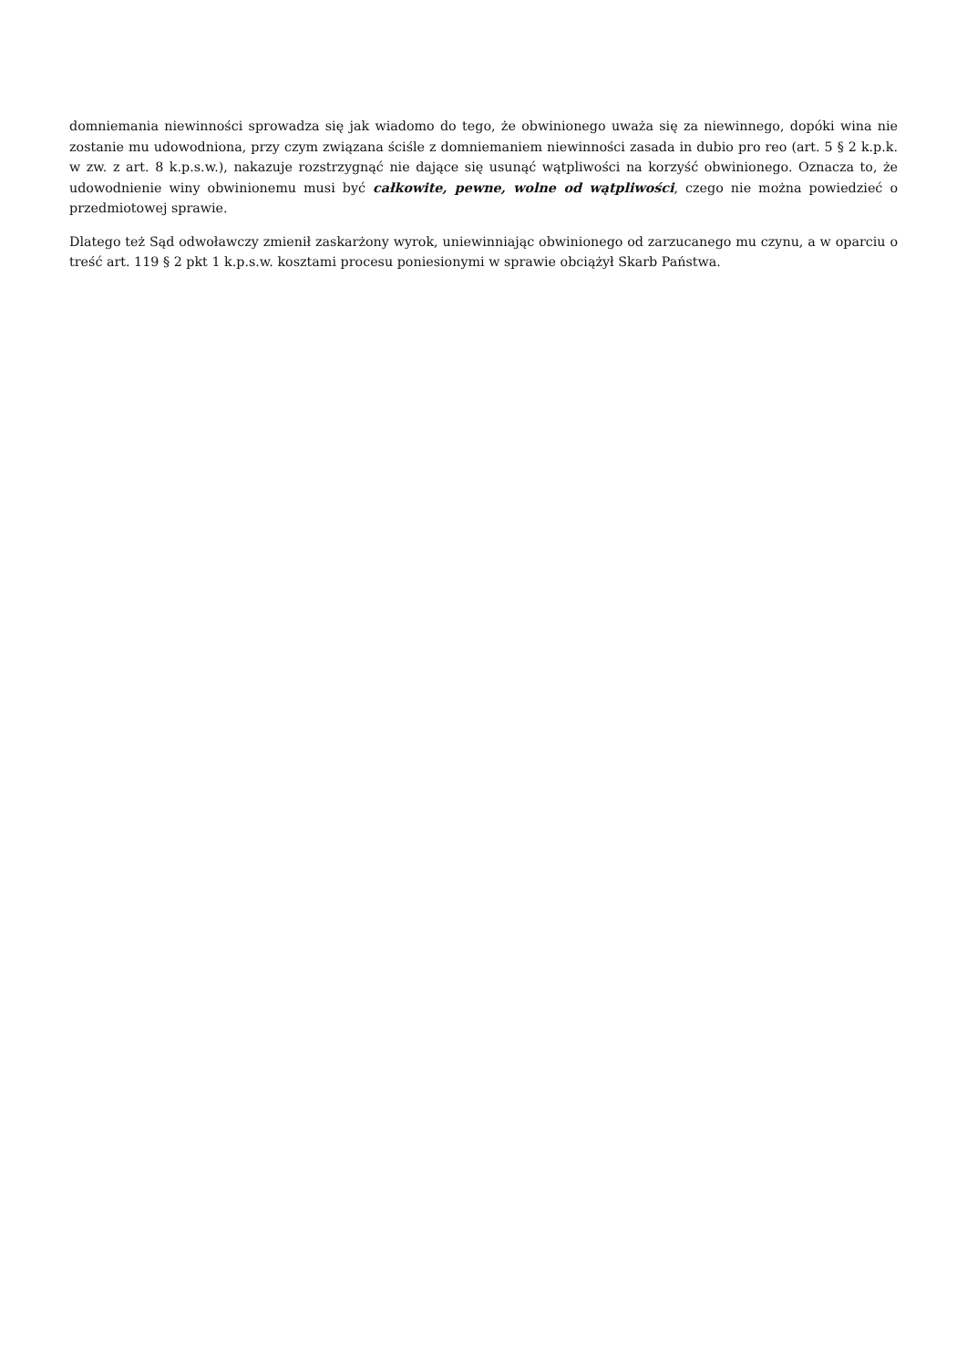domniemania niewinności sprowadza się jak wiadomo do tego, że obwinionego uważa się za niewinnego, dopóki wina nie zostanie mu udowodniona, przy czym związana ściśle z domniemaniem niewinności zasada in dubio pro reo (art. 5 § 2 k.p.k. w zw. z art. 8 k.p.s.w.), nakazuje rozstrzygnąć nie dające się usunąć wątpliwości na korzyść obwinionego. Oznacza to, że udowodnienie winy obwinionemu musi być całkowite, pewne, wolne od wątpliwości, czego nie można powiedzieć o przedmiotowej sprawie.
Dlatego też Sąd odwoławczy zmienił zaskarżony wyrok, uniewinniając obwinionego od zarzucanego mu czynu, a w oparciu o treść art. 119 § 2 pkt 1 k.p.s.w. kosztami procesu poniesionymi w sprawie obciążył Skarb Państwa.